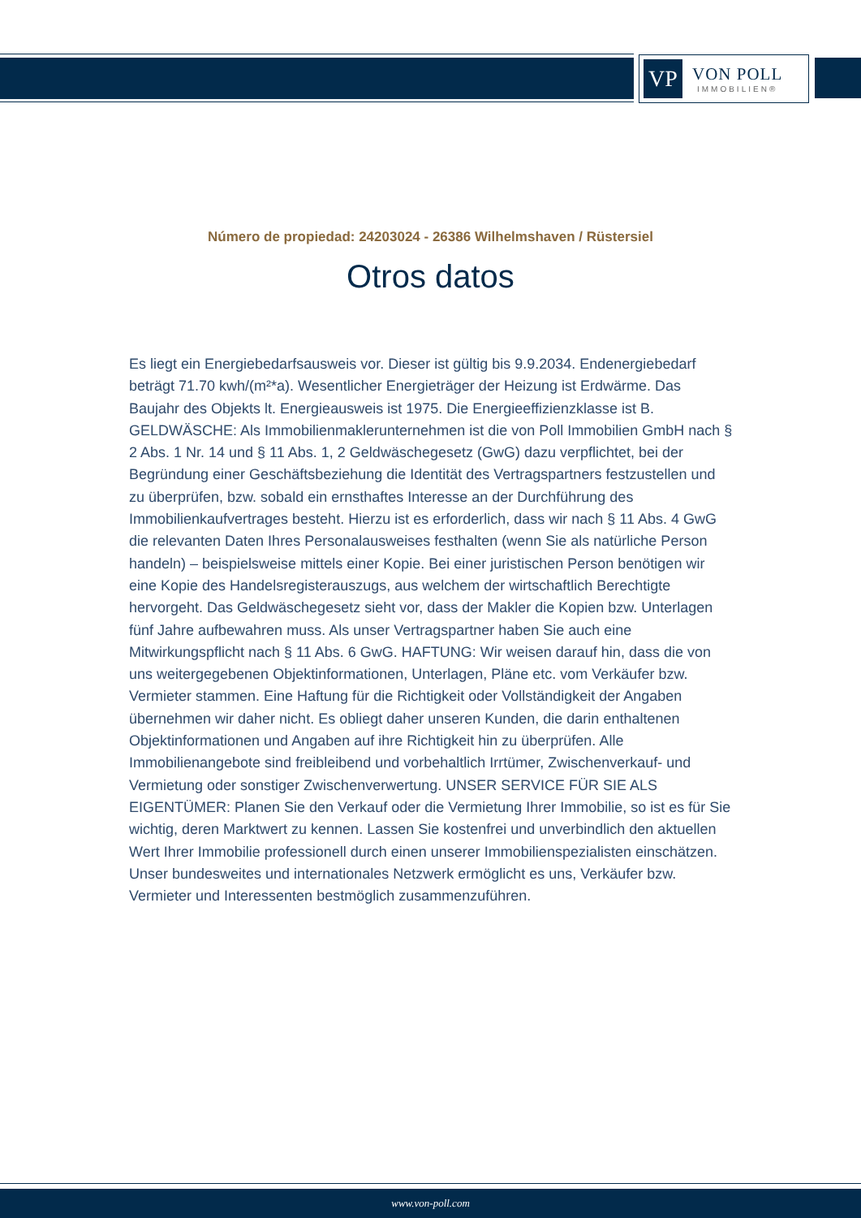VP
VON POLL
IMMOBILIEN®
Número de propiedad: 24203024 - 26386 Wilhelmshaven / Rüstersiel
Otros datos
Es liegt ein Energiebedarfsausweis vor. Dieser ist gültig bis 9.9.2034. Endenergiebedarf beträgt 71.70 kwh/(m²*a). Wesentlicher Energieträger der Heizung ist Erdwärme. Das Baujahr des Objekts lt. Energieausweis ist 1975. Die Energieeffizienzklasse ist B. GELDWÄSCHE: Als Immobilienmaklerunternehmen ist die von Poll Immobilien GmbH nach § 2 Abs. 1 Nr. 14 und § 11 Abs. 1, 2 Geldwäschegesetz (GwG) dazu verpflichtet, bei der Begründung einer Geschäftsbeziehung die Identität des Vertragspartners festzustellen und zu überprüfen, bzw. sobald ein ernsthaftes Interesse an der Durchführung des Immobilienkaufvertrages besteht. Hierzu ist es erforderlich, dass wir nach § 11 Abs. 4 GwG die relevanten Daten Ihres Personalausweises festhalten (wenn Sie als natürliche Person handeln) – beispielsweise mittels einer Kopie. Bei einer juristischen Person benötigen wir eine Kopie des Handelsregisterauszugs, aus welchem der wirtschaftlich Berechtigte hervorgeht. Das Geldwäschegesetz sieht vor, dass der Makler die Kopien bzw. Unterlagen fünf Jahre aufbewahren muss. Als unser Vertragspartner haben Sie auch eine Mitwirkungspflicht nach § 11 Abs. 6 GwG. HAFTUNG: Wir weisen darauf hin, dass die von uns weitergegebenen Objektinformationen, Unterlagen, Pläne etc. vom Verkäufer bzw. Vermieter stammen. Eine Haftung für die Richtigkeit oder Vollständigkeit der Angaben übernehmen wir daher nicht. Es obliegt daher unseren Kunden, die darin enthaltenen Objektinformationen und Angaben auf ihre Richtigkeit hin zu überprüfen. Alle Immobilienangebote sind freibleibend und vorbehaltlich Irrtümer, Zwischenverkauf- und Vermietung oder sonstiger Zwischenverwertung. UNSER SERVICE FÜR SIE ALS EIGENTÜMER: Planen Sie den Verkauf oder die Vermietung Ihrer Immobilie, so ist es für Sie wichtig, deren Marktwert zu kennen. Lassen Sie kostenfrei und unverbindlich den aktuellen Wert Ihrer Immobilie professionell durch einen unserer Immobilienspezialisten einschätzen. Unser bundesweites und internationales Netzwerk ermöglicht es uns, Verkäufer bzw. Vermieter und Interessenten bestmöglich zusammenzuführen.
www.von-poll.com